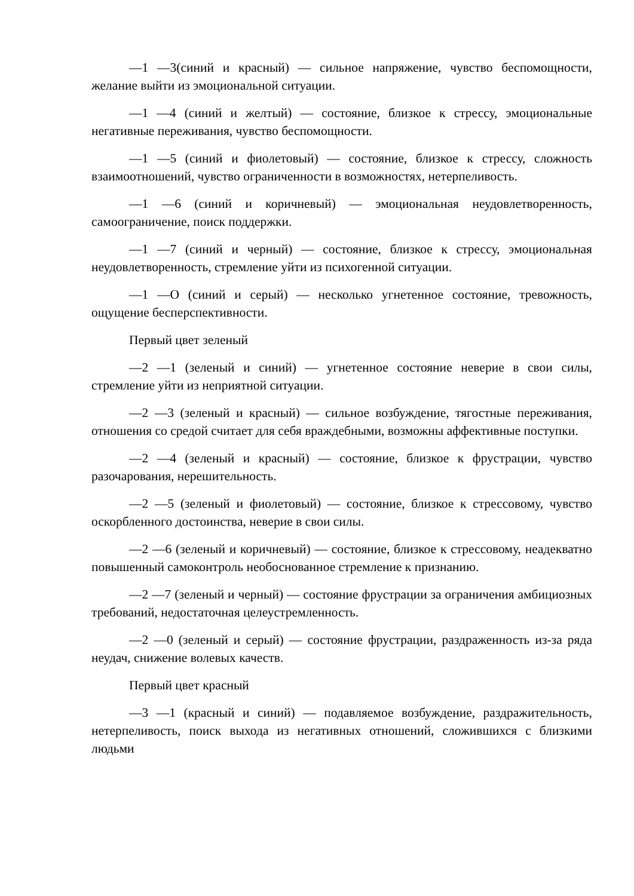—1 —3(синий и красный) — сильное напряжение, чувство беспомощности, желание выйти из эмоциональной ситуации.
—1 —4 (синий и желтый) — состояние, близкое к стрессу, эмоциональные негативные переживания, чувство беспомощности.
—1 —5 (синий и фиолетовый) — состояние, близкое к стрессу, сложность взаимоотношений, чувство ограниченности в возможностях, нетерпеливость.
—1 —6 (синий и коричневый) — эмоциональная неудовлетворенность, самоограничение, поиск поддержки.
—1 —7 (синий и черный) — состояние, близкое к стрессу, эмоциональная неудовлетворенность, стремление уйти из психогенной ситуации.
—1 —О (синий и серый) — несколько угнетенное состояние, тревожность, ощущение бесперспективности.
Первый цвет зеленый
—2 —1 (зеленый и синий) — угнетенное состояние неверие в свои силы, стремление уйти из неприятной ситуации.
—2 —3 (зеленый и красный) — сильное возбуждение, тягостные переживания, отношения со средой считает для себя враждебными, возможны аффективные поступки.
—2 —4 (зеленый и красный) — состояние, близкое к фрустрации, чувство разочарования, нерешительность.
—2 —5 (зеленый и фиолетовый) — состояние, близкое к стрессовому, чувство оскорбленного достоинства, неверие в свои силы.
—2 —6 (зеленый и коричневый) — состояние, близкое к стрессовому, неадекватно повышенный самоконтроль необоснованное стремление к признанию.
—2 —7 (зеленый и черный) — состояние фрустрации за ограничения амбициозных требований, недостаточная целеустремленность.
—2 —0 (зеленый и серый) — состояние фрустрации, раздраженность из-за ряда неудач, снижение волевых качеств.
Первый цвет красный
—3 —1 (красный и синий) — подавляемое возбуждение, раздражительность, нетерпеливость, поиск выхода из негативных отношений, сложившихся с близкими людьми